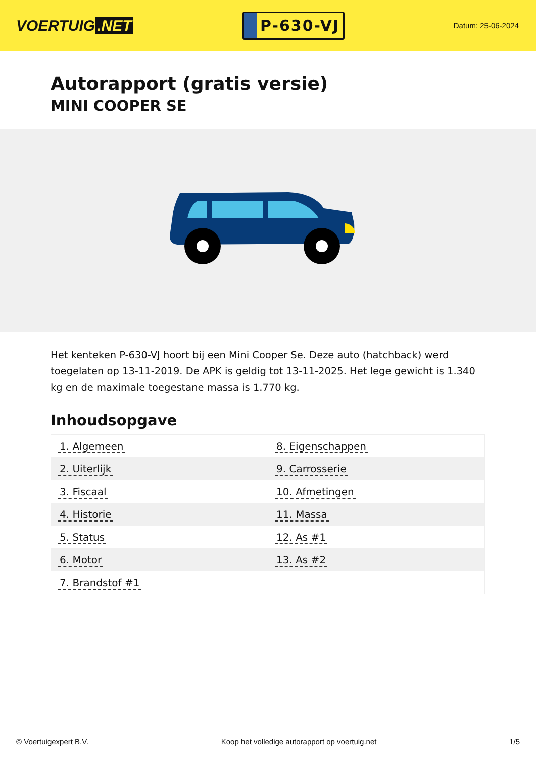VOERTUIG.NET
P-630-VJ
Datum: 25-06-2024
Autorapport (gratis versie)
MINI COOPER SE
Het kenteken P-630-VJ hoort bij een Mini Cooper Se. Deze auto (hatchback) werd toegelaten op 13-11-2019. De APK is geldig tot 13-11-2025. Het lege gewicht is 1.340 kg en de maximale toegestane massa is 1.770 kg.
Inhoudsopgave
| 1. Algemeen | 8. Eigenschappen |
| 2. Uiterlijk | 9. Carrosserie |
| 3. Fiscaal | 10. Afmetingen |
| 4. Historie | 11. Massa |
| 5. Status | 12. As #1 |
| 6. Motor | 13. As #2 |
| 7. Brandstof #1 | |
© Voertuigexpert B.V. Koop het volledige autorapport op voertuig.net 1/5